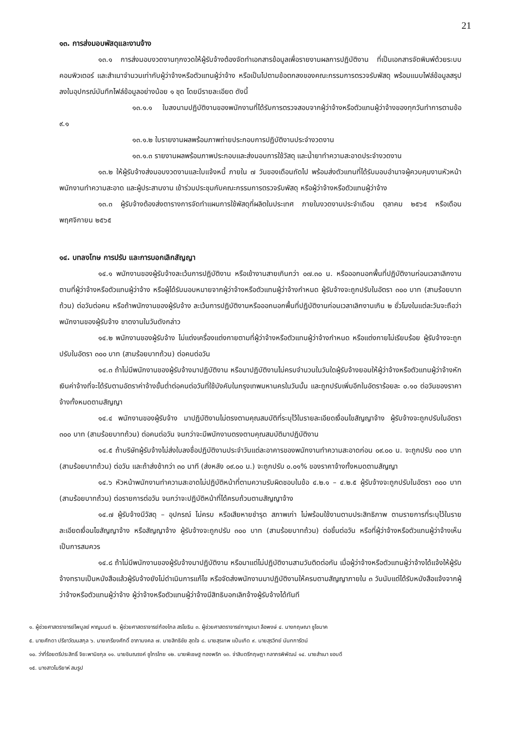21
๑๓. การส่งมอบพัสดุและงานจ้าง
๑๓.๑ การส่งมอบงวดงานทุกงวดให้ผู้รับจ้างต้องจัดทำเอกสารข้อมูลเพื่อรายงานผลการปฏิบัติงาน ที่เป็นเอกสารจัดพิมพ์ด้วยระบบคอมพิวเตอร์ และสำเนาจำนวนเท่ากับผู้ว่าจ้างหรือตัวแทนผู้ว่าจ้าง หรือเป็นไปตามข้อตกลงของคณะกรรมการตรวจรับพัสดุ พร้อมแนบไฟล์ข้อมูลสรุปลงในอุปกรณ์บันทึกไฟล์ข้อมูลอย่างน้อย ๑ ชุด โดยมีรายละเอียด ดังนี้
๑๓.๑.๑ ใบลงนามปฏิบัติงานของพนักงานที่ได้รับการตรวจสอบจากผู้ว่าจ้างหรือตัวแทนผู้ว่าจ้างของทุกวันทำการตามข้อ ๙.๑
๑๓.๑.๒ ใบรายงานผลพร้อมภาพถ่ายประกอบการปฏิบัติงานประจำงวดงาน
๑๓.๑.๓ รายงานผลพร้อมภาพประกอบและส่งมอบการใช้วัสดุ และน้ำยาทำความสะอาดประจำงวดงาน
๑๓.๒ ให้ผู้รับจ้างส่งมอบงวดงานและใบแจ้งหนี้ ภายใน ๗ วันของเดือนถัดไป พร้อมส่งตัวแทนที่ได้รับมอบอำนาจผู้ควบคุมงานหัวหน้าพนักงานทำความสะอาด และผู้ประสานงาน เข้าร่วมประชุมกับคณะกรรมการตรวจรับพัสดุ หรือผู้ว่าจ้างหรือตัวแทนผู้ว่าจ้าง
๑๓.๓ ผู้รับจ้างต้องส่งตารางการจัดทำแผนการใช้พัสดุที่ผลิตในประเทศ ภายในงวดงานประจำเดือน ตุลาคม ๒๕๖๕ หรือเดือน พฤศจิกายน ๒๕๖๕
๑๔. บทลงโทษ การปรับ และการบอกเลิกสัญญา
๑๔.๑ พนักงานของผู้รับจ้างละเว้นการปฏิบัติงาน หรือเข้างานสายเกินกว่า ๐๗.๓๐ น. หรือออกนอกพื้นที่ปฏิบัติงานก่อนเวลาเลิกงานตามที่ผู้ว่าจ้างหรือตัวแทนผู้ว่าจ้าง หรือผู้ได้รับมอบหมายจากผู้ว่าจ้างหรือตัวแทนผู้ว่าจ้างกำหนด ผู้รับจ้างจะถูกปรับในอัตรา ๓๐๐ บาท (สามร้อยบาทถ้วน) ต่อวันต่อคน หรือถ้าพนักงานของผู้รับจ้าง ละเว้นการปฏิบัติงานหรือออกนอกพื้นที่ปฏิบัติงานก่อนเวลาเลิกงานเกิน ๒ ชั่วโมงในแต่ละวันจะถือว่าพนักงานของผู้รับจ้าง ขาดงานในวันดังกล่าว
๑๔.๒ พนักงานของผู้รับจ้าง ไม่แต่งเครื่องแต่งกายตามที่ผู้ว่าจ้างหรือตัวแทนผู้ว่าจ้างกำหนด หรือแต่งกายไม่เรียบร้อย ผู้รับจ้างจะถูกปรับในอัตรา ๓๐๐ บาท (สามร้อยบาทถ้วน) ต่อคนต่อวัน
๑๔.๓ ถ้าไม่มีพนักงานของผู้รับจ้างมาปฏิบัติงาน หรือมาปฏิบัติงานไม่ครบจำนวนในวันใดผู้รับจ้างยอมให้ผู้ว่าจ้างหรือตัวแทนผู้ว่าจ้างหักเงินค่าจ้างที่จะได้รับตามอัตราค่าจ้างขั้นต่ำต่อคนต่อวันที่ใช้บังคับในกรุงเทพมหานครในวันนั้น และถูกปรับเพิ่มอีกในอัตราร้อยละ ๐.๑๐ ต่อวันของราคาจ้างทั้งหมดตามสัญญา
๑๔.๔ พนักงานของผู้รับจ้าง มาปฏิบัติงานไม่ตรงตามคุณสมบัติที่ระบุไว้ในรายละเอียดเงื่อนไขสัญญาจ้าง ผู้รับจ้างจะถูกปรับในอัตรา ๓๐๐ บาท (สามร้อยบาทถ้วน) ต่อคนต่อวัน จนกว่าจะมีพนักงานตรงตามคุณสมบัติมาปฏิบัติงาน
๑๔.๕ ถ้าบริษัทผู้รับจ้างไม่ส่งใบลงชื่อปฏิบัติงานประจำวันแต่ละอาคารของพนักงานทำความสะอาดก่อน ๐๙.๐๐ น. จะถูกปรับ ๓๐๐ บาท (สามร้อยบาทถ้วน) ต่อวัน และถ้าส่งช้ากว่า ๓๐ นาที (ส่งหลัง ๐๙.๐๐ น.) จะถูกปรับ ๐.๐๑% ของราคาจ้างทั้งหมดตามสัญญา
๑๔.๖ หัวหน้าพนักงานทำความสะอาดไม่ปฏิบัติหน้าที่ตามความรับผิดชอบในข้อ ๔.๒.๑ – ๔.๒.๕ ผู้รับจ้างจะถูกปรับในอัตรา ๓๐๐ บาท (สามร้อยบาทถ้วน) ต่อรายการต่อวัน จนกว่าจะปฏิบัติหน้าที่ได้ครบถ้วนตามสัญญาจ้าง
๑๔.๗ ผู้รับจ้างมีวัสดุ – อุปกรณ์ ไม่ครบ หรือเสียหายชำรุด สภาพเก่า ไม่พร้อมใช้งานตามประสิทธิภาพ ตามรายการที่ระบุไว้ในรายละเอียดเงื่อนไขสัญญาจ้าง หรือสัญญาจ้าง ผู้รับจ้างจะถูกปรับ ๓๐๐ บาท (สามร้อยบาทถ้วน) ต่อชิ้นต่อวัน หรือที่ผู้ว่าจ้างหรือตัวแทนผู้ว่าจ้างเห็นเป็นการสมควร
๑๔.๘ ถ้าไม่มีพนักงานของผู้รับจ้างมาปฏิบัติงาน หรือมาแต่ไม่ปฏิบัติงานสามวันติดต่อกัน เมื่อผู้ว่าจ้างหรือตัวแทนผู้ว่าจ้างได้แจ้งให้ผู้รับจ้างทราบเป็นหนังสือแล้วผู้รับจ้างยังไม่ดำเนินการแก้ไข หรือจัดส่งพนักงานมาปฏิบัติงานให้ครบตามสัญญาภายใน ๓ วันนับแต่ได้รับหนังสือแจ้งจากผู้ว่าจ้างหรือตัวแทนผู้ว่าจ้าง ผู้ว่าจ้างหรือตัวแทนผู้ว่าจ้างมีสิทธิบอกเลิกจ้างผู้รับจ้างได้ทันที
๑. ผู้ช่วยศาสตราจารย์ไพบูลย์ หาญมนต์ ๒. ผู้ช่วยศาสตราจารย์ก้องไกล สรโยธิน ๓. ผู้ช่วยศาสตราจารย์กาญจนา ลือพงษ์ ๔. นางกฤษณา ชูโชนาค
๕. นายศักดา ปรีชาวัฒนสกุล ๖. นายเกรียงศักดิ์ อาภามงคล ๗. นายสิทธิชัย สุดใจ ๘. นายสุรเทพ แป้นเกิด ๙. นายสุรวิทย์ นันทการัตน์
๑๐. ว่าที่ร้อยตรีประสิทธิ์ จิยะพานิชกุล ๑๑. นายชินณรงค์ ชูไกรไทย ๑๒. นายพิเชษฐ ทองพริก ๑๓. จ่าสิบตรีกฤษฎา กลาภรพิพัฒน์ ๑๔. นายสำเนา ขอบดี
๑๕. นางสาวโมริยาห์ สมรูป